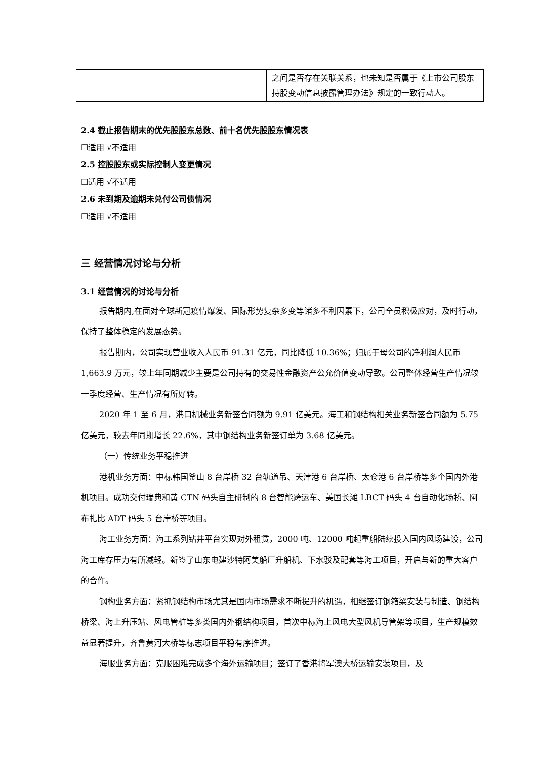| | 之间是否存在关联关系，也未知是否属于《上市公司股东持股变动信息披露管理办法》规定的一致行动人。 |
2.4 截止报告期末的优先股股东总数、前十名优先股股东情况表
☐适用 √不适用
2.5 控股股东或实际控制人变更情况
☐适用 √不适用
2.6 未到期及逾期未兑付公司债情况
☐适用 √不适用
三 经营情况讨论与分析
3.1 经营情况的讨论与分析
报告期内,在面对全球新冠疫情爆发、国际形势复杂多变等诸多不利因素下，公司全员积极应对，及时行动，保持了整体稳定的发展态势。
报告期内，公司实现营业收入人民币 91.31 亿元，同比降低 10.36%；归属于母公司的净利润人民币 1,663.9 万元，较上年同期减少主要是公司持有的交易性金融资产公允价值变动导致。公司整体经营生产情况较一季度经营、生产情况有所好转。
2020 年 1 至 6 月，港口机械业务新签合同额为 9.91 亿美元。海工和钢结构相关业务新签合同额为 5.75 亿美元，较去年同期增长 22.6%，其中钢结构业务新签订单为 3.68 亿美元。
（一）传统业务平稳推进
港机业务方面：中标韩国釜山 8 台岸桥 32 台轨道吊、天津港 6 台岸桥、太仓港 6 台岸桥等多个国内外港机项目。成功交付瑞典和黄 CTN 码头自主研制的 8 台智能跨运车、美国长滩 LBCT 码头 4 台自动化场桥、阿布扎比 ADT 码头 5 台岸桥等项目。
海工业务方面：海工系列钻井平台实现对外租赁，2000 吨、12000 吨起重船陆续投入国内风场建设，公司海工库存压力有所减轻。新签了山东电建沙特阿美船厂升船机、下水驳及配套等海工项目，开启与新的重大客户的合作。
钢构业务方面：紧抓钢结构市场尤其是国内市场需求不断提升的机遇，相继签订钢箱梁安装与制造、钢结构桥梁、海上升压站、风电管桩等多类国内外钢结构项目，首次中标海上风电大型风机导管架等项目，生产规模效益显著提升，齐鲁黄河大桥等标志项目平稳有序推进。
海服业务方面：克服困难完成多个海外运输项目；签订了香港将军澳大桥运输安装项目，及